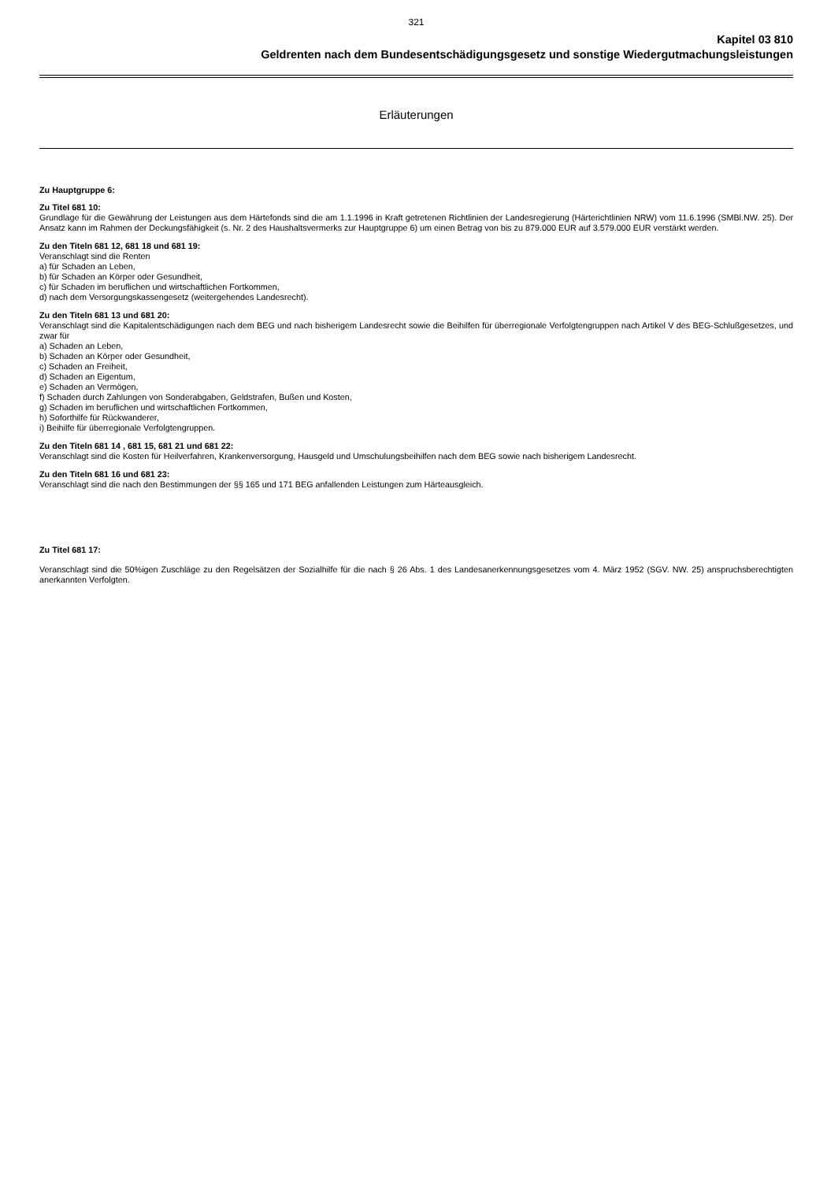321
Kapitel 03 810
Geldrenten nach dem Bundesentschädigungsgesetz und sonstige Wiedergutmachungsleistungen
Erläuterungen
Zu Hauptgruppe 6:
Zu Titel 681 10:
Grundlage für die Gewährung der Leistungen aus dem Härtefonds sind die am 1.1.1996 in Kraft getretenen Richtlinien der Landesregierung (Härterichtlinien NRW) vom 11.6.1996 (SMBl.NW. 25). Der Ansatz kann im Rahmen der Deckungsfähigkeit (s. Nr. 2 des Haushaltsvermerks zur Hauptgruppe 6) um einen Betrag von bis zu 879.000 EUR auf 3.579.000 EUR verstärkt werden.
Zu den Titeln 681 12, 681 18 und 681 19:
Veranschlagt sind die Renten
a) für Schaden an Leben,
b) für Schaden an Körper oder Gesundheit,
c) für Schaden im beruflichen und wirtschaftlichen Fortkommen,
d) nach dem Versorgungskassengesetz (weitergehendes Landesrecht).
Zu den Titeln 681 13 und 681 20:
Veranschlagt sind die Kapitalentschädigungen nach dem BEG und nach bisherigem Landesrecht sowie die Beihilfen für überregionale Verfolgtengruppen nach Artikel V des BEG-Schlußgesetzes, und zwar für
a) Schaden an Leben,
b) Schaden an Körper oder Gesundheit,
c) Schaden an Freiheit,
d) Schaden an Eigentum,
e) Schaden an Vermögen,
f) Schaden durch Zahlungen von Sonderabgaben, Geldstrafen, Bußen und Kosten,
g) Schaden im beruflichen und wirtschaftlichen Fortkommen,
h) Soforthilfe für Rückwanderer,
i) Beihilfe für überregionale Verfolgtengruppen.
Zu den Titeln 681 14 , 681 15, 681 21 und 681 22:
Veranschlagt sind die Kosten für Heilverfahren, Krankenversorgung, Hausgeld und Umschulungsbeihilfen nach dem BEG sowie nach bisherigem Landesrecht.
Zu den Titeln 681 16 und 681 23:
Veranschlagt sind die nach den Bestimmungen der §§ 165 und 171 BEG anfallenden Leistungen zum Härteausgleich.
Zu Titel 681 17:
Veranschlagt sind die 50%igen Zuschläge zu den Regelsätzen der Sozialhilfe für die nach § 26 Abs. 1 des Landesanerkennungsgesetzes vom 4. März 1952 (SGV. NW. 25) anspruchsberechtigten anerkannten Verfolgten.